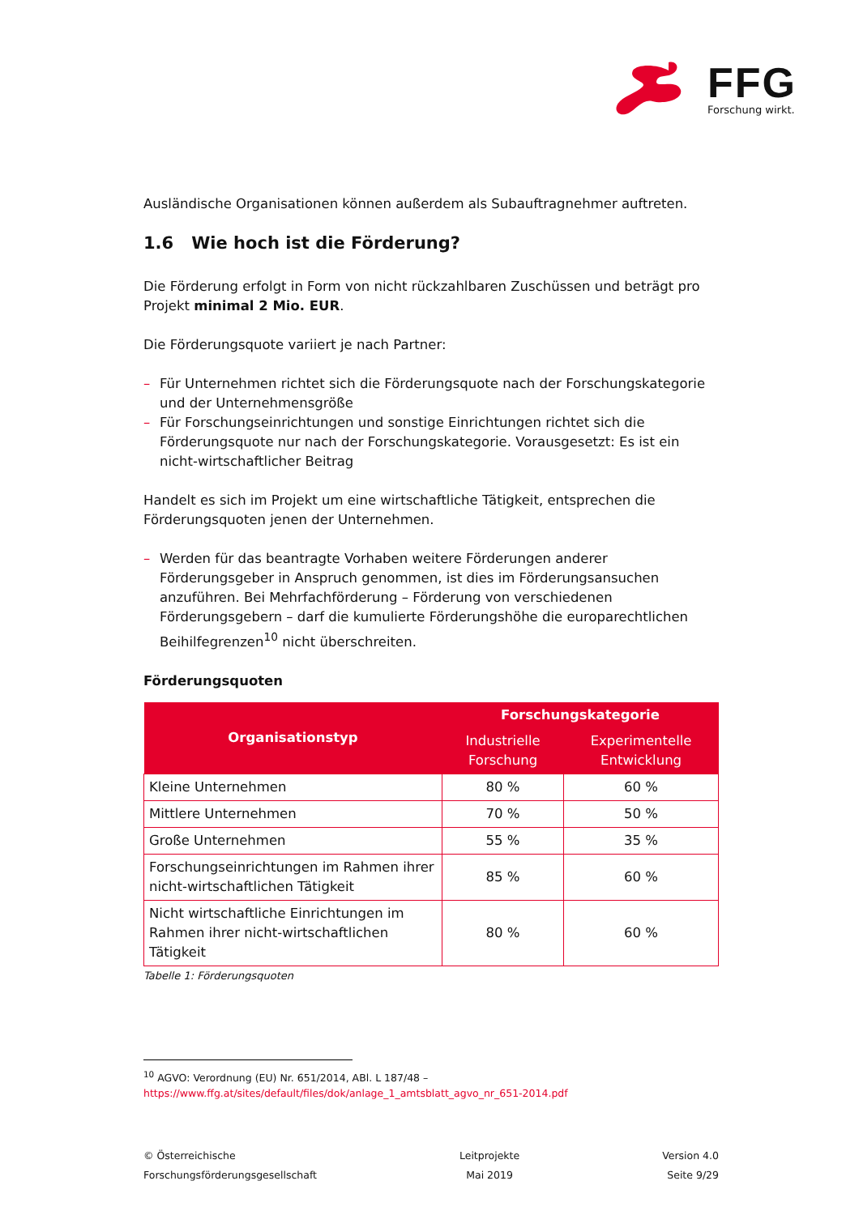FFG
Forschung wirkt.
Ausländische Organisationen können außerdem als Subauftragnehmer auftreten.
1.6 Wie hoch ist die Förderung?
Die Förderung erfolgt in Form von nicht rückzahlbaren Zuschüssen und beträgt pro Projekt minimal 2 Mio. EUR.
Die Förderungsquote variiert je nach Partner:
– Für Unternehmen richtet sich die Förderungsquote nach der Forschungskategorie und der Unternehmensgröße
– Für Forschungseinrichtungen und sonstige Einrichtungen richtet sich die Förderungsquote nur nach der Forschungskategorie. Vorausgesetzt: Es ist ein nicht-wirtschaftlicher Beitrag
Handelt es sich im Projekt um eine wirtschaftliche Tätigkeit, entsprechen die Förderungsquoten jenen der Unternehmen.
– Werden für das beantragte Vorhaben weitere Förderungen anderer Förderungsgeber in Anspruch genommen, ist dies im Förderungsansuchen anzuführen. Bei Mehrfachförderung – Förderung von verschiedenen Förderungsgebern – darf die kumulierte Förderungshöhe die europarechtlichen Beihilfegrenzen<sup>10</sup> nicht überschreiten.
Förderungsquoten
| Organisationstyp | Forschungskategorie | |
| --- | --- | --- |
| | Industrielle Forschung | Experimentelle Entwicklung |
| Kleine Unternehmen | 80 % | 60 % |
| Mittlere Unternehmen | 70 % | 50 % |
| Große Unternehmen | 55 % | 35 % |
| Forschungseinrichtungen im Rahmen ihrer nicht-wirtschaftlichen Tätigkeit | 85 % | 60 % |
| Nicht wirtschaftliche Einrichtungen im Rahmen ihrer nicht-wirtschaftlichen Tätigkeit | 80 % | 60 % |
Tabelle 1: Förderungsquoten
<sup>10</sup> AGVO: Verordnung (EU) Nr. 651/2014, ABl. L 187/48 –
https://www.ffg.at/sites/default/files/dok/anlage_1_amtsblatt_agvo_nr_651-2014.pdf
© Österreichische
Forschungsförderungsgesellschaft
Leitprojekte
Mai 2019
Version 4.0
Seite 9/29